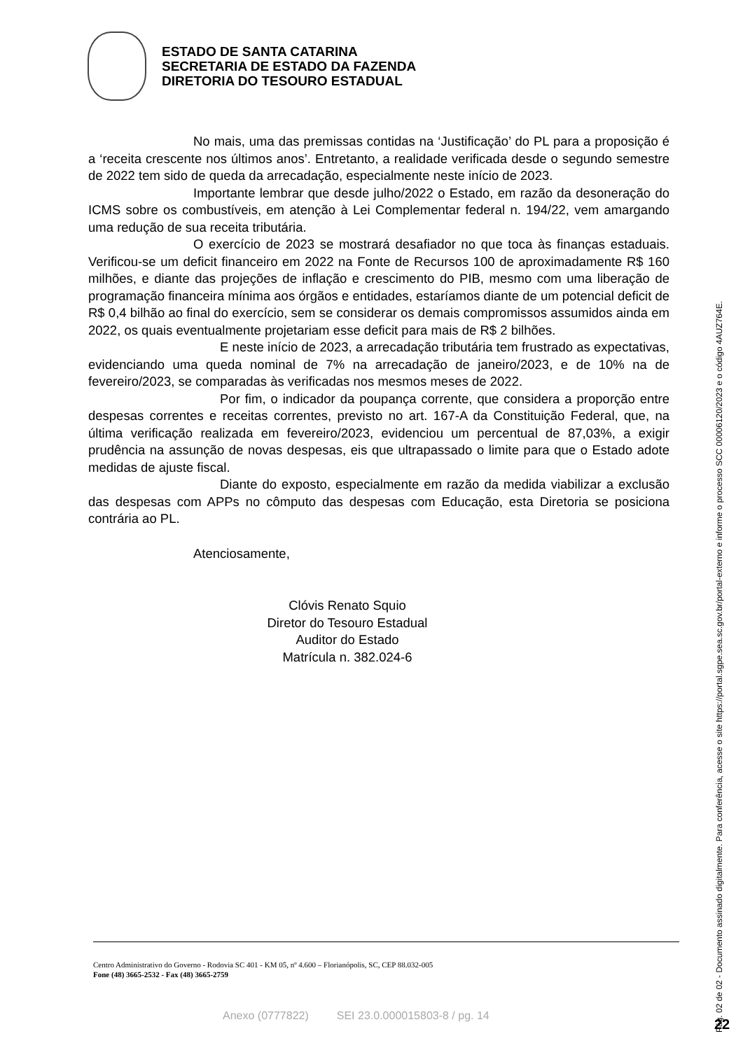ESTADO DE SANTA CATARINA
SECRETARIA DE ESTADO DA FAZENDA
DIRETORIA DO TESOURO ESTADUAL
No mais, uma das premissas contidas na ‘Justificação’ do PL para a proposição é a ‘receita crescente nos últimos anos’. Entretanto, a realidade verificada desde o segundo semestre de 2022 tem sido de queda da arrecadação, especialmente neste início de 2023.
Importante lembrar que desde julho/2022 o Estado, em razão da desoneração do ICMS sobre os combustíveis, em atenção à Lei Complementar federal n. 194/22, vem amargando uma redução de sua receita tributária.
O exercício de 2023 se mostrará desafiador no que toca às finanças estaduais. Verificou-se um deficit financeiro em 2022 na Fonte de Recursos 100 de aproximadamente R$ 160 milhões, e diante das projeções de inflação e crescimento do PIB, mesmo com uma liberação de programação financeira mínima aos órgãos e entidades, estaríamos diante de um potencial deficit de R$ 0,4 bilhão ao final do exercício, sem se considerar os demais compromissos assumidos ainda em 2022, os quais eventualmente projetariam esse deficit para mais de R$ 2 bilhões.
E neste início de 2023, a arrecadação tributária tem frustrado as expectativas, evidenciando uma queda nominal de 7% na arrecadação de janeiro/2023, e de 10% na de fevereiro/2023, se comparadas às verificadas nos mesmos meses de 2022.
Por fim, o indicador da poupança corrente, que considera a proporção entre despesas correntes e receitas correntes, previsto no art. 167-A da Constituição Federal, que, na última verificação realizada em fevereiro/2023, evidenciou um percentual de 87,03%, a exigir prudência na assunção de novas despesas, eis que ultrapassado o limite para que o Estado adote medidas de ajuste fiscal.
Diante do exposto, especialmente em razão da medida viabilizar a exclusão das despesas com APPs no cômputo das despesas com Educação, esta Diretoria se posiciona contrária ao PL.
Atenciosamente,
Clóvis Renato Squio
Diretor do Tesouro Estadual
Auditor do Estado
Matrícula n. 382.024-6
Centro Administrativo do Governo - Rodovia SC 401 - KM 05, nº 4.600 – Florianópolis, SC, CEP 88.032-005
Fone (48) 3665-2532 - Fax (48) 3665-2759
Anexo (0777822) SEI 23.0.000015803-8 / pg. 14
Pág. 02 de 02 - Documento assinado digitalmente. Para conferência, acesse o site https://portal.sgpe.sea.sc.gov.br/portal-externo e informe o processo SCC 00006120/2023 e o código 4AUZ764E.
22